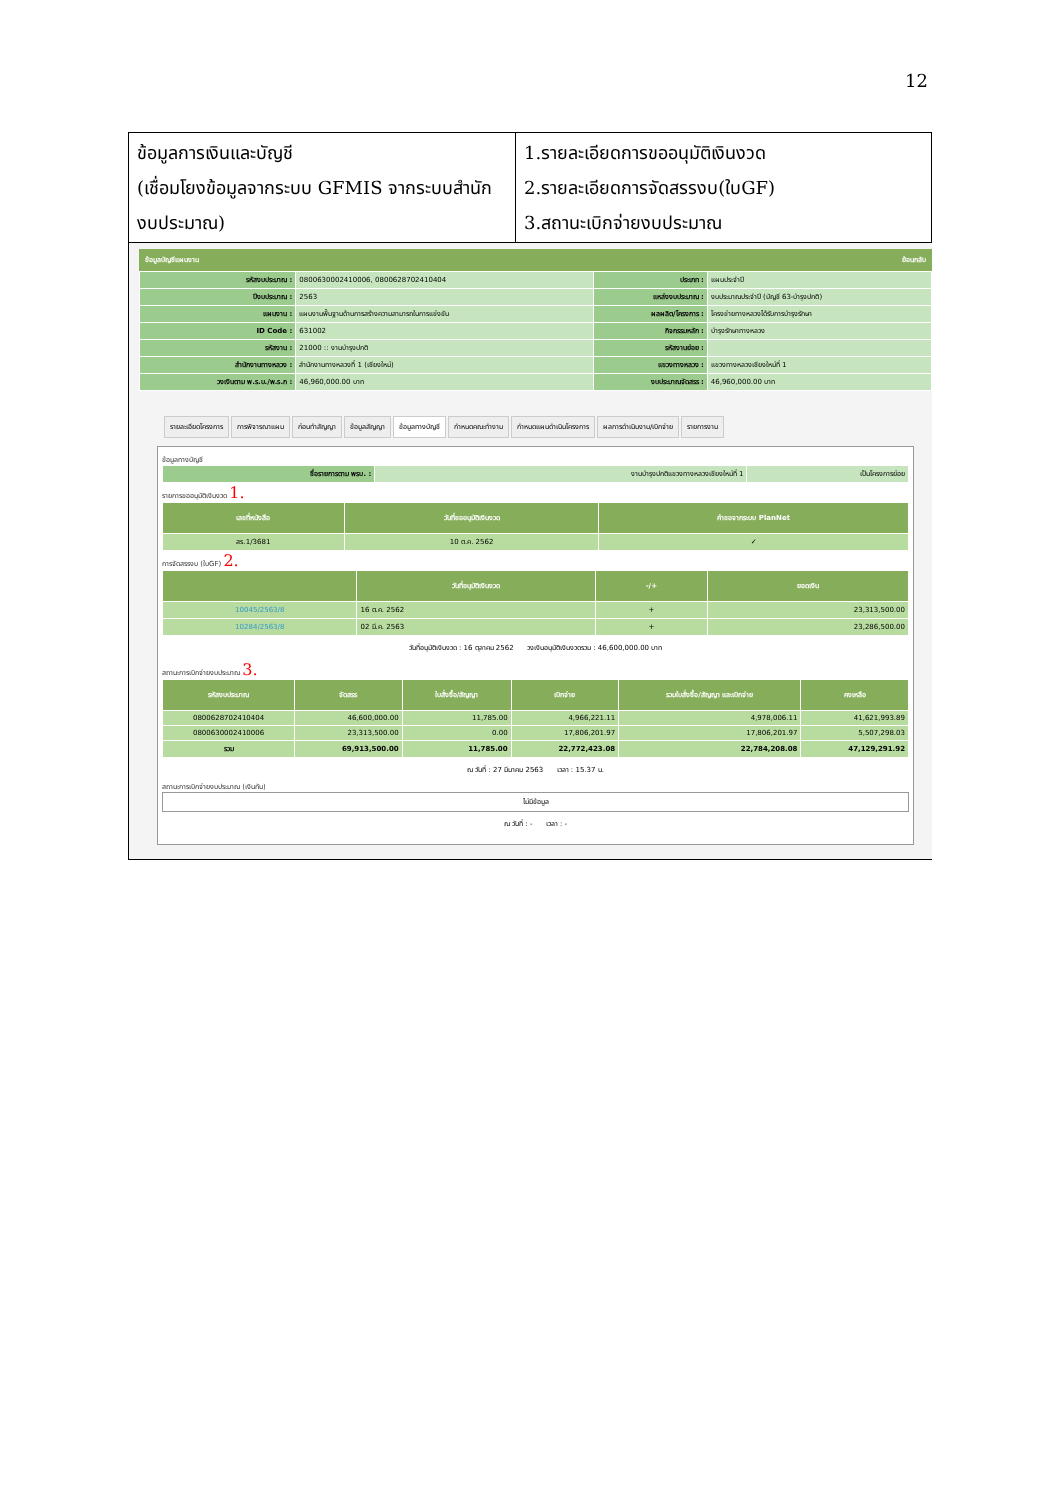12
ข้อมูลการเงินและบัญชี
(เชื่อมโยงข้อมูลจากระบบ GFMIS จากระบบสำนักงบประมาณ)
1.รายละเอียดการขออนุมัติเงินงวด
2.รายละเอียดการจัดสรรงบ(ใบGF)
3.สถานะเบิกจ่ายงบประมาณ
ข้อมูลบัญชีแผนงาน ย้อนกลับ
| รหัสงบประมาณ : | 0800630002410006, 0800628702410404 | ประเภท : | แผนประจำปี |
| ปีงบประมาณ : | 2563 | แหล่งงบประมาณ : | งบประมาณประจำปี (บัญชี 63-บำรุงปกติ) |
| แผนงาน : | แผนงานพื้นฐานด้านการสร้างความสามารถในการแข่งขัน | ผลผลิต/โครงการ : | โครงข่ายทางหลวงได้รับการบำรุงรักษา |
| ID Code : | 631002 | กิจกรรมหลัก : | บำรุงรักษาทางหลวง |
| รหัสงาน : | 21000 :: งานบำรุงปกติ | รหัสงานย่อย : | |
| สำนักงานทางหลวง : | สำนักงานทางหลวงที่ 1 (เชียงใหม่) | แขวงทางหลวง : | แขวงทางหลวงเชียงใหม่ที่ 1 |
| วงเงินตาม พ.ร.บ./พ.ร.ก : | 46,960,000.00 บาท | งบประมาณจัดสรร : | 46,960,000.00 บาท |
รายละเอียดโครงการ การพิจารณาแผน ก่อนทำสัญญา ข้อมูลสัญญา ข้อมูลทางบัญชี กำหนดคณะทำงาน กำหนดแผนดำเนินโครงการ ผลการดำเนินงาน/เบิกจ่าย รายการงาน
ข้อมูลทางบัญชี
| ชื่อรายการตาม พรบ. : | งานบำรุงปกติแขวงทางหลวงเชียงใหม่ที่ 1 | เป็นโครงการย่อย |
รายการขออนุมัติเงินงวด 1.
| เลขที่หนังสือ | วันที่ขออนุมัติเงินงวด | คำขอจากระบบ PlanNet |
| --- | --- | --- |
| สร.1/3681 | 10 ต.ค. 2562 | ✓ |
การจัดสรรงบ (ใบGF) 2.
| | วันที่อนุมัติเงินงวด | -/+ | ยอดเงิน |
| --- | --- | --- | --- |
| 10045/2563/8 | 16 ต.ค. 2562 | + | 23,313,500.00 |
| 10284/2563/8 | 02 มี.ค. 2563 | + | 23,286,500.00 |
วันที่อนุมัติเงินงวด : 16 ตุลาคม 2562 วงเงินอนุมัติเงินงวดรวม : 46,600,000.00 บาท
สถานะการเบิกจ่ายงบประมาณ 3.
| รหัสงบประมาณ | จัดสรร | ใบสั่งซื้อ/สัญญา | เบิกจ่าย | รวมใบสั่งซื้อ/สัญญา และเบิกจ่าย | คงเหลือ |
| --- | --- | --- | --- | --- | --- |
| 0800628702410404 | 46,600,000.00 | 11,785.00 | 4,966,221.11 | 4,978,006.11 | 41,621,993.89 |
| 0800630002410006 | 23,313,500.00 | 0.00 | 17,806,201.97 | 17,806,201.97 | 5,507,298.03 |
| รวม | 69,913,500.00 | 11,785.00 | 22,772,423.08 | 22,784,208.08 | 47,129,291.92 |
ณ วันที่ : 27 มีนาคม 2563 เวลา : 15.37 น.
สถานะการเบิกจ่ายงบประมาณ (เงินกัน)
ไม่มีข้อมูล
ณ วันที่ : - เวลา : -